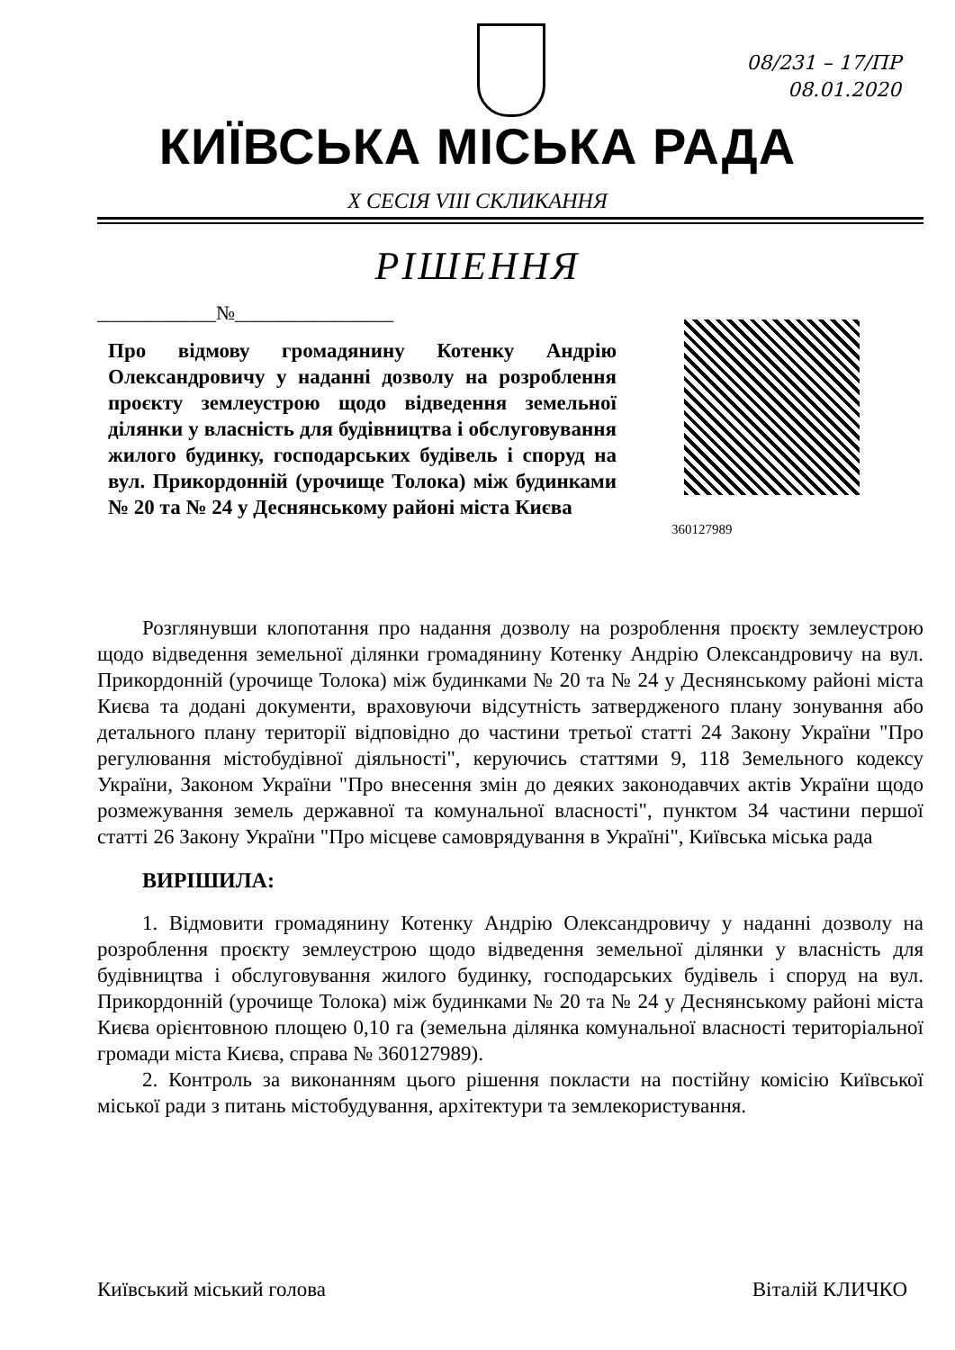08/231 – 17/ПР
08.01.2020
КИЇВСЬКА МІСЬКА РАДА
X СЕСІЯ VIII СКЛИКАННЯ
РІШЕННЯ
____________№________________
Про відмову громадянину Котенку Андрію Олександровичу у наданні дозволу на розроблення проєкту землеустрою щодо відведення земельної ділянки у власність для будівництва і обслуговування жилого будинку, господарських будівель і споруд на вул. Прикордонній (урочище Толока) між будинками № 20 та № 24 у Деснянському районі міста Києва
360127989
Розглянувши клопотання про надання дозволу на розроблення проєкту землеустрою щодо відведення земельної ділянки громадянину Котенку Андрію Олександровичу на вул. Прикордонній (урочище Толока) між будинками № 20 та № 24 у Деснянському районі міста Києва та додані документи, враховуючи відсутність затвердженого плану зонування або детального плану території відповідно до частини третьої статті 24 Закону України "Про регулювання містобудівної діяльності", керуючись статтями 9, 118 Земельного кодексу України, Законом України "Про внесення змін до деяких законодавчих актів України щодо розмежування земель державної та комунальної власності", пунктом 34 частини першої статті 26 Закону України "Про місцеве самоврядування в Україні", Київська міська рада
ВИРІШИЛА:
1. Відмовити громадянину Котенку Андрію Олександровичу у наданні дозволу на розроблення проєкту землеустрою щодо відведення земельної ділянки у власність для будівництва і обслуговування жилого будинку, господарських будівель і споруд на вул. Прикордонній (урочище Толока) між будинками № 20 та № 24 у Деснянському районі міста Києва орієнтовною площею 0,10 га (земельна ділянка комунальної власності територіальної громади міста Києва, справа № 360127989).
2. Контроль за виконанням цього рішення покласти на постійну комісію Київської міської ради з питань містобудування, архітектури та землекористування.
Київський міський голова Віталій КЛИЧКО